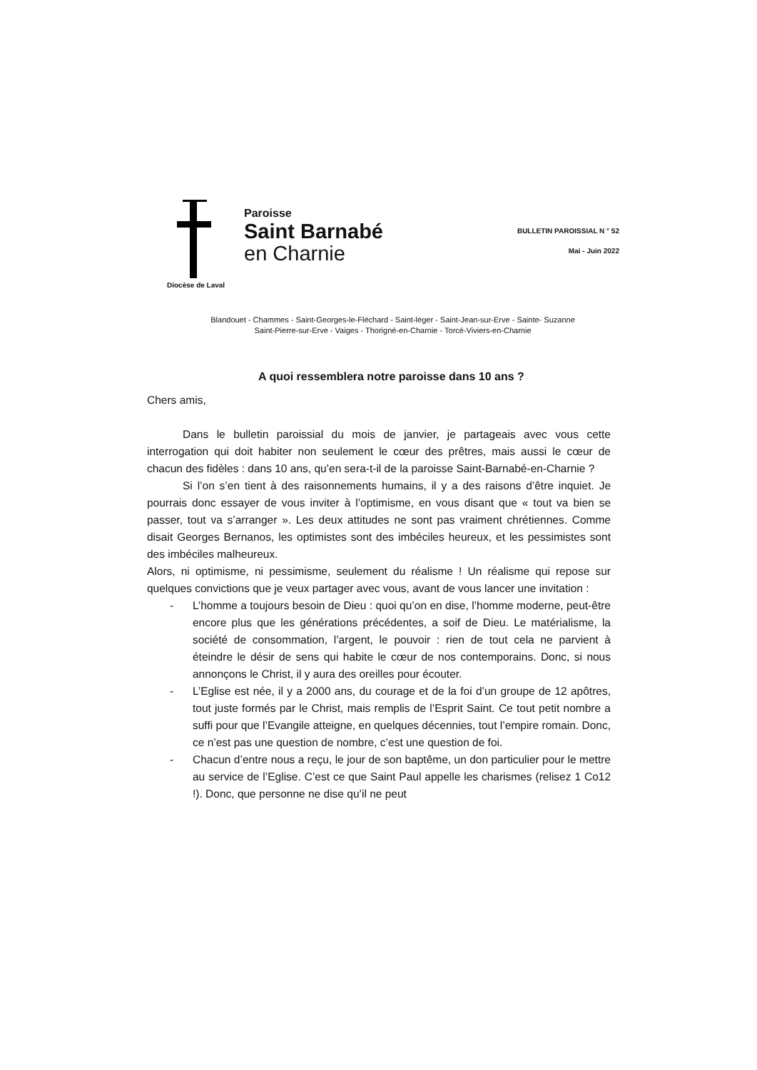Paroisse
Saint Barnabé
en Charnie
Diocèse de Laval
BULLETIN PAROISSIAL N ° 52
Mai - Juin 2022
Blandouet - Chammes - Saint-Georges-le-Fléchard - Saint-léger - Saint-Jean-sur-Erve - Sainte- Suzanne
Saint-Pierre-sur-Erve - Vaiges - Thorigné-en-Charnie - Torcé-Viviers-en-Charnie
A quoi ressemblera notre paroisse dans 10 ans ?
Chers amis,
Dans le bulletin paroissial du mois de janvier, je partageais avec vous cette interrogation qui doit habiter non seulement le cœur des prêtres, mais aussi le cœur de chacun des fidèles : dans 10 ans, qu’en sera-t-il de la paroisse Saint-Barnabé-en-Charnie ?
Si l’on s’en tient à des raisonnements humains, il y a des raisons d’être inquiet. Je pourrais donc essayer de vous inviter à l’optimisme, en vous disant que « tout va bien se passer, tout va s’arranger ». Les deux attitudes ne sont pas vraiment chrétiennes. Comme disait Georges Bernanos, les optimistes sont des imbéciles heureux, et les pessimistes sont des imbéciles malheureux.
Alors, ni optimisme, ni pessimisme, seulement du réalisme ! Un réalisme qui repose sur quelques convictions que je veux partager avec vous, avant de vous lancer une invitation :
- L’homme a toujours besoin de Dieu : quoi qu’on en dise, l’homme moderne, peut-être encore plus que les générations précédentes, a soif de Dieu. Le matérialisme, la société de consommation, l’argent, le pouvoir : rien de tout cela ne parvient à éteindre le désir de sens qui habite le cœur de nos contemporains. Donc, si nous annonçons le Christ, il y aura des oreilles pour écouter.
- L’Eglise est née, il y a 2000 ans, du courage et de la foi d’un groupe de 12 apôtres, tout juste formés par le Christ, mais remplis de l’Esprit Saint. Ce tout petit nombre a suffi pour que l’Evangile atteigne, en quelques décennies, tout l’empire romain. Donc, ce n’est pas une question de nombre, c’est une question de foi.
- Chacun d’entre nous a reçu, le jour de son baptême, un don particulier pour le mettre au service de l’Eglise. C’est ce que Saint Paul appelle les charismes (relisez 1 Co12 !). Donc, que personne ne dise qu’il ne peut